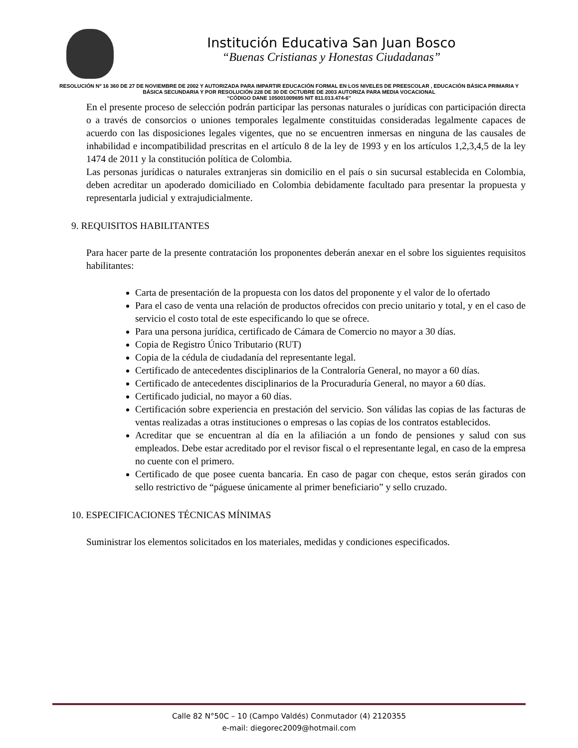Institución Educativa San Juan Bosco
“Buenas Cristianas y Honestas Ciudadanas”
RESOLUCIÓN Nº 16 360 DE 27 DE NOVIEMBRE DE 2002 Y AUTORIZADA PARA IMPARTIR EDUCACIÓN FORMAL EN LOS NIVELES DE PREESCOLAR , EDUCACIÓN BÁSICA PRIMARIA Y BÁSICA SECUNDARIA Y POR RESOLUCIÓN 228 DE 30 DE OCTUBRE DE 2003 AUTORIZA PARA MEDIA VOCACIONAL
“CÓDIGO DANE 105001009695 NIT 811.013.474-6”
En el presente proceso de selección podrán participar las personas naturales o jurídicas con participación directa o a través de consorcios o uniones temporales legalmente constituidas consideradas legalmente capaces de acuerdo con las disposiciones legales vigentes, que no se encuentren inmersas en ninguna de las causales de inhabilidad e incompatibilidad prescritas en el artículo 8 de la ley de 1993 y en los artículos 1,2,3,4,5 de la ley 1474 de 2011 y la constitución política de Colombia.
Las personas jurídicas o naturales extranjeras sin domicilio en el país o sin sucursal establecida en Colombia, deben acreditar un apoderado domiciliado en Colombia debidamente facultado para presentar la propuesta y representarla judicial y extrajudicialmente.
9. REQUISITOS HABILITANTES
Para hacer parte de la presente contratación los proponentes deberán anexar en el sobre los siguientes requisitos habilitantes:
Carta de presentación de la propuesta con los datos del proponente y el valor de lo ofertado
Para el caso de venta una relación de productos ofrecidos con precio unitario y total, y en el caso de servicio el costo total de este especificando lo que se ofrece.
Para una persona jurídica, certificado de Cámara de Comercio no mayor a 30 días.
Copia de Registro Único Tributario (RUT)
Copia de la cédula de ciudadanía del representante legal.
Certificado de antecedentes disciplinarios de la Contraloría General, no mayor a 60 días.
Certificado de antecedentes disciplinarios de la Procuraduría General, no mayor a 60 días.
Certificado judicial, no mayor a 60 días.
Certificación sobre experiencia en prestación del servicio. Son válidas las copias de las facturas de ventas realizadas a otras instituciones o empresas o las copias de los contratos establecidos.
Acreditar que se encuentran al día en la afiliación a un fondo de pensiones y salud con sus empleados. Debe estar acreditado por el revisor fiscal o el representante legal, en caso de la empresa no cuente con el primero.
Certificado de que posee cuenta bancaria. En caso de pagar con cheque, estos serán girados con sello restrictivo de “páguese únicamente al primer beneficiario” y sello cruzado.
10. ESPECIFICACIONES TÉCNICAS MÍNIMAS
Suministrar los elementos solicitados en los materiales, medidas y condiciones especificados.
Calle 82 N°50C – 10 (Campo Valdés) Conmutador (4) 2120355
e-mail: diegorec2009@hotmail.com